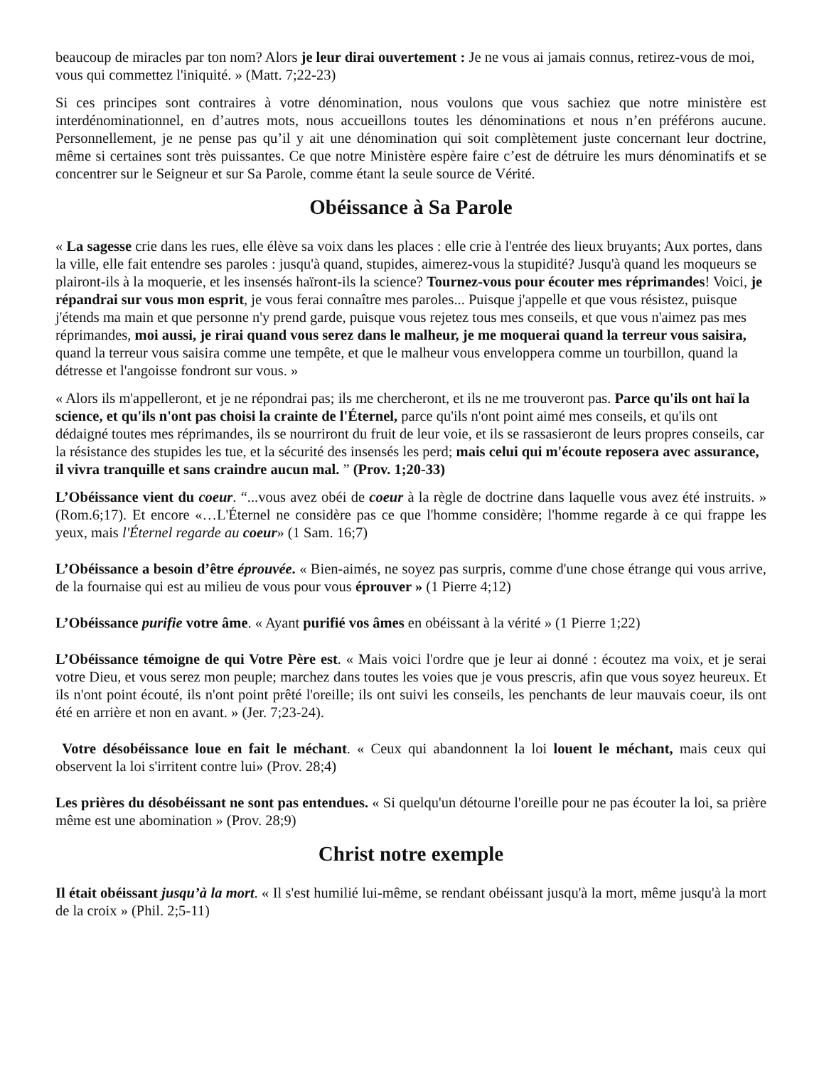beaucoup de miracles par ton nom? Alors je leur dirai ouvertement : Je ne vous ai jamais connus, retirez-vous de moi, vous qui commettez l'iniquité. » (Matt. 7;22-23)
Si ces principes sont contraires à votre dénomination, nous voulons que vous sachiez que notre ministère est interdénominationnel, en d’autres mots, nous accueillons toutes les dénominations et nous n’en préférons aucune. Personnellement, je ne pense pas qu’il y ait une dénomination qui soit complètement juste concernant leur doctrine, même si certaines sont très puissantes. Ce que notre Ministère espère faire c’est de détruire les murs dénominatifs et se concentrer sur le Seigneur et sur Sa Parole, comme étant la seule source de Vérité.
Obéissance à Sa Parole
« La sagesse crie dans les rues, elle élève sa voix dans les places : elle crie à l'entrée des lieux bruyants; Aux portes, dans la ville, elle fait entendre ses paroles : jusqu'à quand, stupides, aimerez-vous la stupidité? Jusqu'à quand les moqueurs se plairont-ils à la moquerie, et les insensés haïront-ils la science? Tournez-vous pour écouter mes réprimandes! Voici, je répandrai sur vous mon esprit, je vous ferai connaître mes paroles... Puisque j'appelle et que vous résistez, puisque j'étends ma main et que personne n'y prend garde, puisque vous rejetez tous mes conseils, et que vous n'aimez pas mes réprimandes, moi aussi, je rirai quand vous serez dans le malheur, je me moquerai quand la terreur vous saisira, quand la terreur vous saisira comme une tempête, et que le malheur vous enveloppera comme un tourbillon, quand la détresse et l'angoisse fondront sur vous. »
« Alors ils m'appelleront, et je ne répondrai pas; ils me chercheront, et ils ne me trouveront pas. Parce qu'ils ont haï la science, et qu'ils n'ont pas choisi la crainte de l'Éternel, parce qu'ils n'ont point aimé mes conseils, et qu'ils ont dédaigné toutes mes réprimandes, ils se nourriront du fruit de leur voie, et ils se rassasieront de leurs propres conseils, car la résistance des stupides les tue, et la sécurité des insensés les perd; mais celui qui m'écoute reposera avec assurance, il vivra tranquille et sans craindre aucun mal. ” (Prov. 1;20-33)
L’Obéissance vient du coeur. “...vous avez obéi de coeur à la règle de doctrine dans laquelle vous avez été instruits. » (Rom.6;17). Et encore «…L'Éternel ne considère pas ce que l'homme considère; l'homme regarde à ce qui frappe les yeux, mais l'Éternel regarde au coeur» (1 Sam. 16;7)
L’Obéissance a besoin d’être éprouvée. « Bien-aimés, ne soyez pas surpris, comme d'une chose étrange qui vous arrive, de la fournaise qui est au milieu de vous pour vous éprouver » (1 Pierre 4;12)
L’Obéissance purifie votre âme. « Ayant purifié vos âmes en obéissant à la vérité » (1 Pierre 1;22)
L’Obéissance témoigne de qui Votre Père est. « Mais voici l'ordre que je leur ai donné : écoutez ma voix, et je serai votre Dieu, et vous serez mon peuple; marchez dans toutes les voies que je vous prescris, afin que vous soyez heureux. Et ils n'ont point écouté, ils n'ont point prêté l'oreille; ils ont suivi les conseils, les penchants de leur mauvais coeur, ils ont été en arrière et non en avant. » (Jer. 7;23-24).
Votre désobéissance loue en fait le méchant. « Ceux qui abandonnent la loi louent le méchant, mais ceux qui observent la loi s'irritent contre lui» (Prov. 28;4)
Les prières du désobéissant ne sont pas entendues. « Si quelqu'un détourne l'oreille pour ne pas écouter la loi, sa prière même est une abomination » (Prov. 28;9)
Christ notre exemple
Il était obéissant jusqu’à la mort. « Il s'est humilié lui-même, se rendant obéissant jusqu'à la mort, même jusqu'à la mort de la croix » (Phil. 2;5-11)